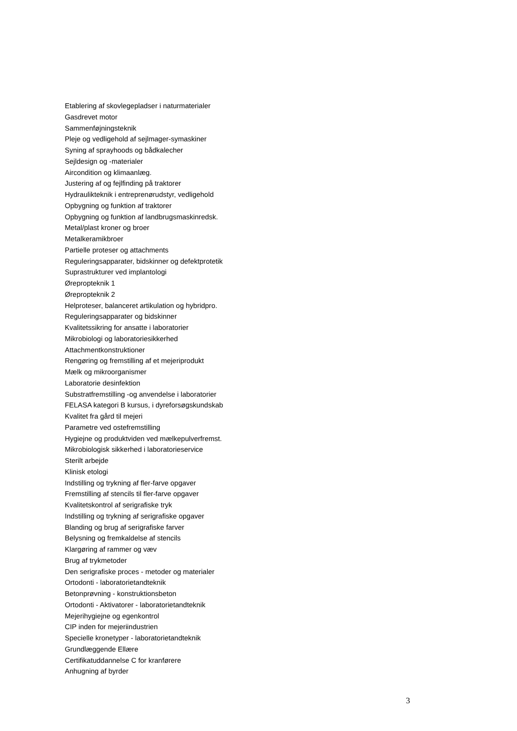Etablering af skovlegepladser i naturmaterialer
Gasdrevet motor
Sammenføjningsteknik
Pleje og vedligehold af sejlmager-symaskiner
Syning af sprayhoods og bådkalecher
Sejldesign og -materialer
Aircondition og klimaanlæg.
Justering af og fejlfinding på traktorer
Hydraulikteknik i entreprenørudstyr, vedligehold
Opbygning og funktion af traktorer
Opbygning og funktion af landbrugsmaskinredsk.
Metal/plast kroner og broer
Metalkeramikbroer
Partielle proteser og attachments
Reguleringsapparater, bidskinner og defektprotetik
Suprastrukturer ved implantologi
Ørepropteknik 1
Ørepropteknik 2
Helproteser, balanceret artikulation og hybridpro.
Reguleringsapparater og bidskinner
Kvalitetssikring for ansatte i laboratorier
Mikrobiologi og laboratoriesikkerhed
Attachmentkonstruktioner
Rengøring og fremstilling af et mejeriprodukt
Mælk og mikroorganismer
Laboratorie desinfektion
Substratfremstilling -og anvendelse i laboratorier
FELASA kategori B kursus, i dyreforsøgskundskab
Kvalitet fra gård til mejeri
Parametre ved ostefremstilling
Hygiejne og produktviden ved mælkepulverfremst.
Mikrobiologisk sikkerhed i laboratorieservice
Sterilt arbejde
Klinisk etologi
Indstilling og trykning af fler-farve opgaver
Fremstilling af stencils til fler-farve opgaver
Kvalitetskontrol af serigrafiske tryk
Indstilling og trykning af serigrafiske opgaver
Blanding og brug af serigrafiske farver
Belysning og fremkaldelse af stencils
Klargøring af rammer og væv
Brug af trykmetoder
Den serigrafiske proces - metoder og materialer
Ortodonti - laboratorietandteknik
Betonprøvning - konstruktionsbeton
Ortodonti - Aktivatorer - laboratorietandteknik
Mejerihygiejne og egenkontrol
CIP inden for mejeriindustrien
Specielle kronetyper - laboratorietandteknik
Grundlæggende Ellære
Certifikatuddannelse C for kranførere
Anhugning af byrder
3